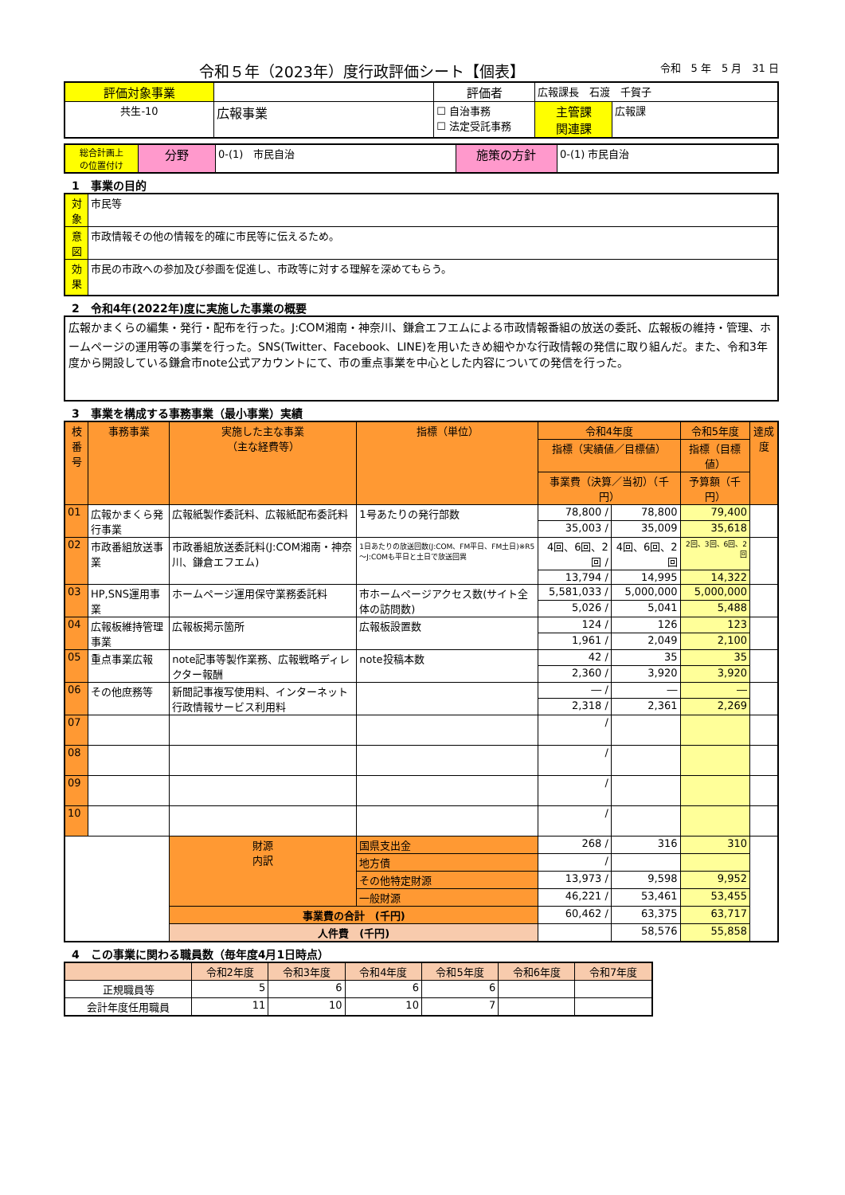令和５年（2023年）度行政評価シート【個表】
令和　5 年　5 月　31 日
| 評価対象事業 | | 評価者 | 広報課長 石渡 千賀子 | |
| 共生-10 | 広報事業 | ☐ 自治事務 ☐ 法定受託事務 | 主管課 関連課 | 広報課 |
| 総合計画上 の位置付け | 分野 | 0-(1) 市民自治 | 施策の方針 | 0-(1) 市民自治 |
1　事業の目的
| 対象 | 市民等 |
| 意図 | 市政情報その他の情報を的確に市民等に伝えるため。 |
| 効果 | 市民の市政への参加及び参画を促進し、市政等に対する理解を深めてもらう。 |
2　令和4年(2022年)度に実施した事業の概要
広報かまくらの編集・発行・配布を行った。J:COM湘南・神奈川、鎌倉エフエムによる市政情報番組の放送の委託、広報板の維持・管理、ホームページの運用等の事業を行った。SNS(Twitter、Facebook、LINE)を用いたきめ細やかな行政情報の発信に取り組んだ。また、令和3年度から開設している鎌倉市note公式アカウントにて、市の重点事業を中心とした内容についての発信を行った。
3　事業を構成する事務事業（最小事業）実績
| 枝番号 | 事務事業 | 実施した主な事業 （主な経費等） | 指標（単位） | 令和4年度 | | 令和5年度 | 達成度 |
| --- | --- | --- | --- | --- | --- | --- | --- |
| | | | | 指標（実績値／目標値） | | 指標（目標値） | |
| | | | | 事業費（決算／当初）（千円） | | 予算額（千円） | |
| 01 | 広報かまくら発行事業 | 広報紙製作委託料、広報紙配布委託料 | 1号あたりの発行部数 | 78,800 / | 78,800 | 79,400 | |
| | | | | 35,003 / | 35,009 | 35,618 | |
| 02 | 市政番組放送事業 | 市政番組放送委託料(J:COM湘南・神奈川、鎌倉エフエム) | 1日あたりの放送回数(J:COM、FM平日、FM土日)※R5～J:COMも平日と土日で放送回異 | 4回、6回、2回 / | 4回、6回、2回 | 2回、3回、6回、2回 | |
| | | | | 13,794 / | 14,995 | 14,322 | |
| 03 | HP,SNS運用事業 | ホームページ運用保守業務委託料 | 市ホームページアクセス数(サイト全体の訪問数) | 5,581,033 / | 5,000,000 | 5,000,000 | |
| | | | | 5,026 / | 5,041 | 5,488 | |
| 04 | 広報板維持管理事業 | 広報板掲示箇所 | 広報板設置数 | 124 / | 126 | 123 | |
| | | | | 1,961 / | 2,049 | 2,100 | |
| 05 | 重点事業広報 | note記事等製作業務、広報戦略ディレクター報酬 | note投稿本数 | 42 / | 35 | 35 | |
| | | | | 2,360 / | 3,920 | 3,920 | |
| 06 | その他庶務等 | 新聞記事複写使用料、インターネット行政情報サービス利用料 | | ― / | ― | ― | |
| | | | | 2,318 / | 2,361 | 2,269 | |
| 07 | | | | / | | | |
| 08 | | | | / | | | |
| 09 | | | | / | | | |
| 10 | | | | / | | | |
| | | 財源 内訳 | 国県支出金 | 268 / | 316 | 310 | |
| | | | 地方債 | / | | | |
| | | | その他特定財源 | 13,973 / | 9,598 | 9,952 | |
| | | | 一般財源 | 46,221 / | 53,461 | 53,455 | |
| | | 事業費の合計 (千円) | | 60,462 / | 63,375 | 63,717 | |
| | | 人件費 (千円) | | | 58,576 | 55,858 | |
4　この事業に関わる職員数（毎年度4月1日時点）
| | 令和2年度 | 令和3年度 | 令和4年度 | 令和5年度 | 令和6年度 | 令和7年度 |
| --- | --- | --- | --- | --- | --- | --- |
| 正規職員等 | 5 | 6 | 6 | 6 | | |
| 会計年度任用職員 | 11 | 10 | 10 | 7 | | |